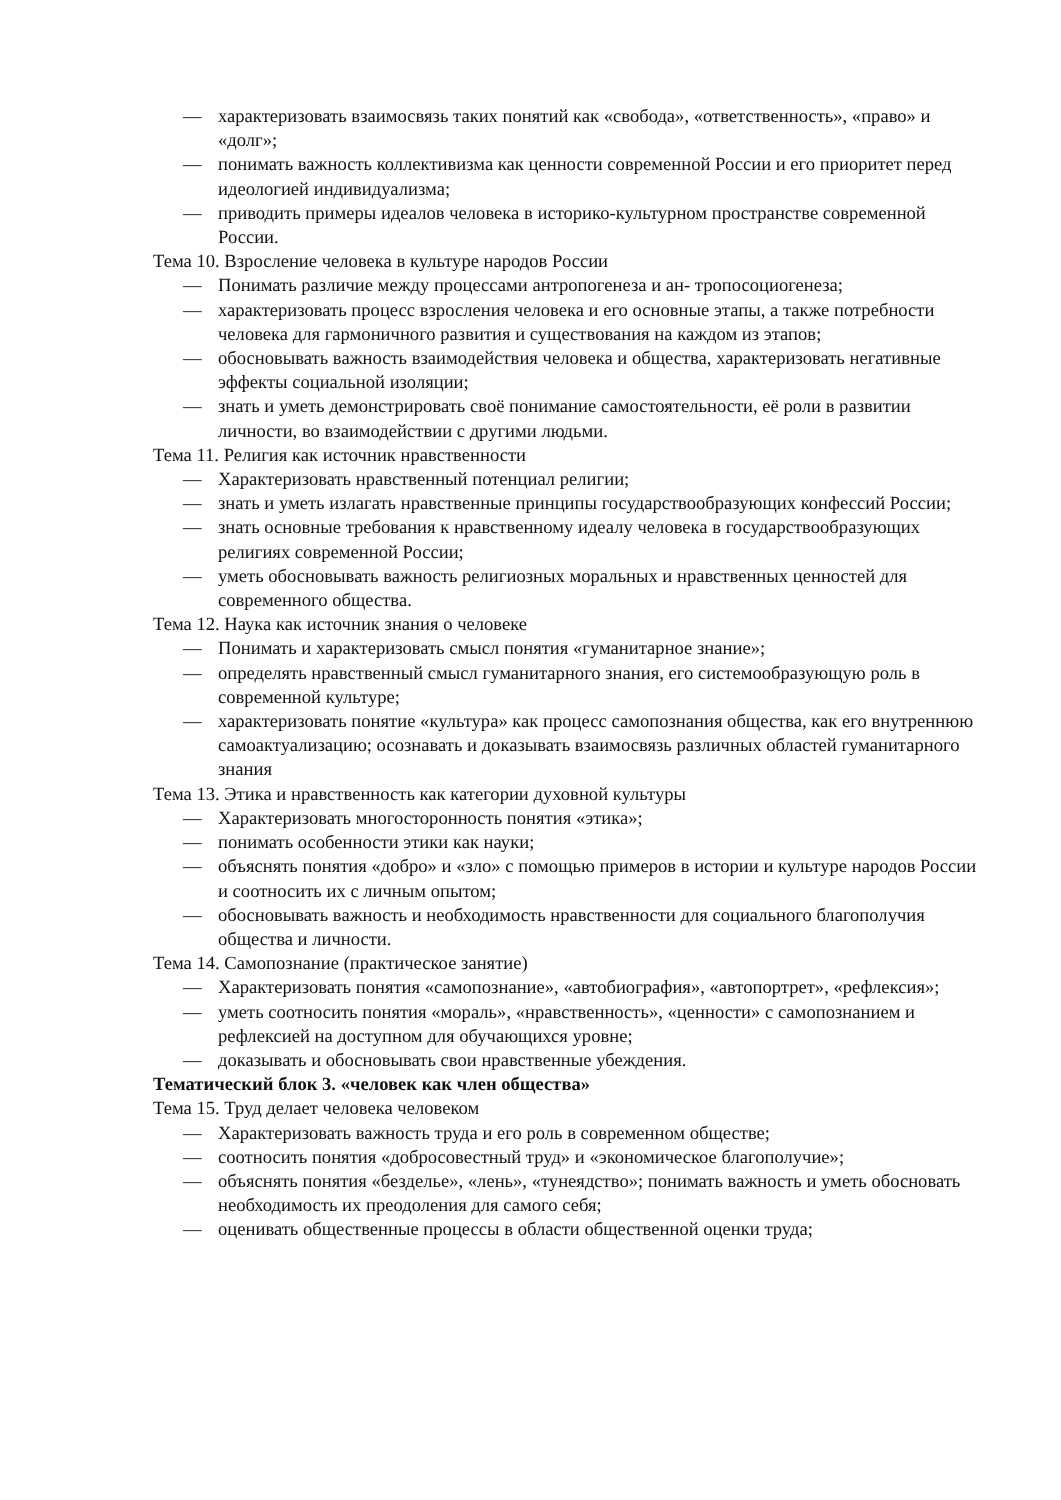— характеризовать взаимосвязь таких понятий как «свобода», «ответственность», «право» и «долг»;
— понимать важность коллективизма как ценности современной России и его приоритет перед идеологией индивидуализма;
— приводить примеры идеалов человека в историко-культурном пространстве современной России.
Тема 10. Взросление человека в культуре народов России
— Понимать различие между процессами антропогенеза и ан- тропосоциогенеза;
— характеризовать процесс взросления человека и его основные этапы, а также потребности человека для гармоничного развития и существования на каждом из этапов;
— обосновывать важность взаимодействия человека и общества, характеризовать негативные эффекты социальной изоляции;
— знать и уметь демонстрировать своё понимание самостоятельности, её роли в развитии личности, во взаимодействии с другими людьми.
Тема 11. Религия как источник нравственности
— Характеризовать нравственный потенциал религии;
— знать и уметь излагать нравственные принципы государствообразующих конфессий России;
— знать основные требования к нравственному идеалу человека в государствообразующих религиях современной России;
— уметь обосновывать важность религиозных моральных и нравственных ценностей для современного общества.
Тема 12. Наука как источник знания о человеке
— Понимать и характеризовать смысл понятия «гуманитарное знание»;
— определять нравственный смысл гуманитарного знания, его системообразующую роль в современной культуре;
— характеризовать понятие «культура» как процесс самопознания общества, как его внутреннюю самоактуализацию; осознавать и доказывать взаимосвязь различных областей гуманитарного знания
Тема 13. Этика и нравственность как категории духовной культуры
— Характеризовать многосторонность понятия «этика»;
— понимать особенности этики как науки;
— объяснять понятия «добро» и «зло» с помощью примеров в истории и культуре народов России и соотносить их с личным опытом;
— обосновывать важность и необходимость нравственности для социального благополучия общества и личности.
Тема 14. Самопознание (практическое занятие)
— Характеризовать понятия «самопознание», «автобиография», «автопортрет», «рефлексия»;
— уметь соотносить понятия «мораль», «нравственность», «ценности» с самопознанием и рефлексией на доступном для обучающихся уровне;
— доказывать и обосновывать свои нравственные убеждения.
Тематический блок 3. «человек как член общества»
Тема 15. Труд делает человека человеком
— Характеризовать важность труда и его роль в современном обществе;
— соотносить понятия «добросовестный труд» и «экономическое благополучие»;
— объяснять понятия «безделье», «лень», «тунеядство»; понимать важность и уметь обосновать необходимость их преодоления для самого себя;
— оценивать общественные процессы в области общественной оценки труда;